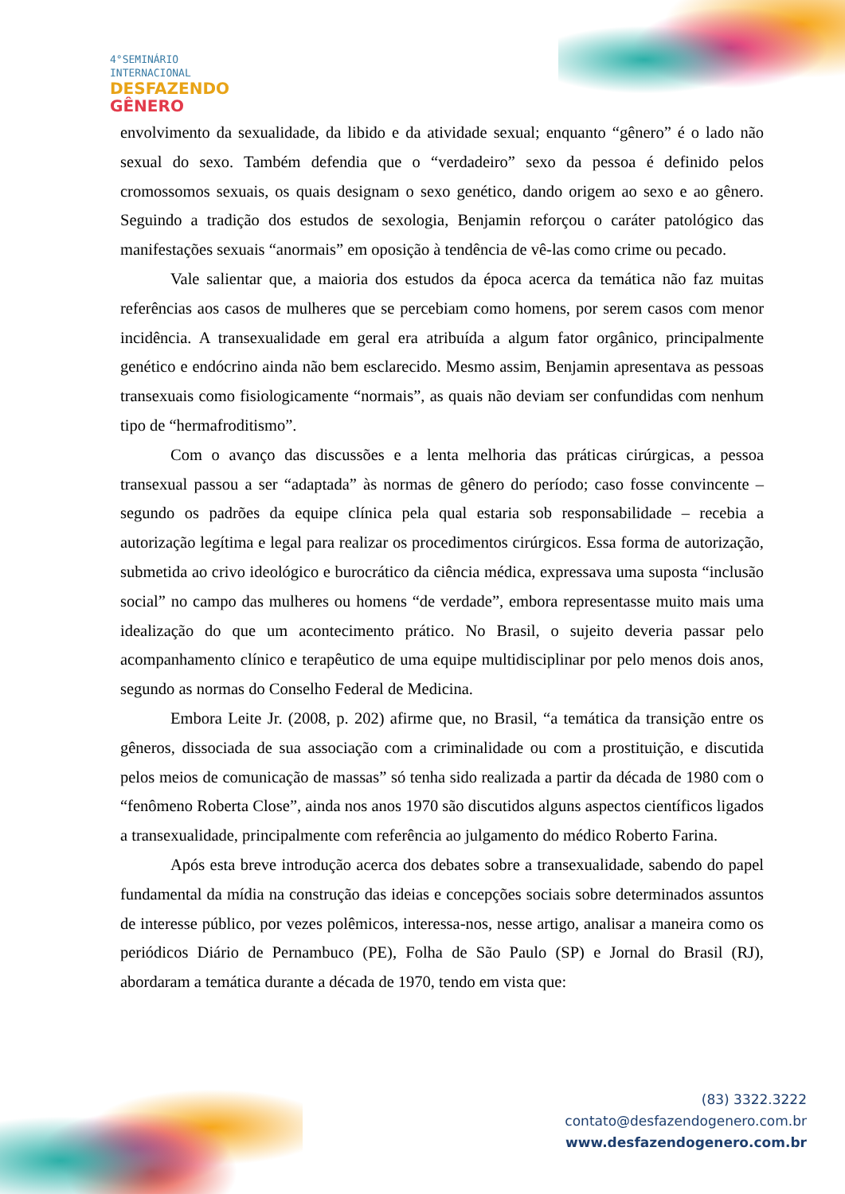4°SEMINÁRIO
INTERNACIONAL
DESFAZENDO
GÊNERO
envolvimento da sexualidade, da libido e da atividade sexual; enquanto “gênero” é o lado não sexual do sexo. Também defendia que o “verdadeiro” sexo da pessoa é definido pelos cromossomos sexuais, os quais designam o sexo genético, dando origem ao sexo e ao gênero. Seguindo a tradição dos estudos de sexologia, Benjamin reforçou o caráter patológico das manifestações sexuais “anormais” em oposição à tendência de vê-las como crime ou pecado.
Vale salientar que, a maioria dos estudos da época acerca da temática não faz muitas referências aos casos de mulheres que se percebiam como homens, por serem casos com menor incidência. A transexualidade em geral era atribuída a algum fator orgânico, principalmente genético e endócrino ainda não bem esclarecido. Mesmo assim, Benjamin apresentava as pessoas transexuais como fisiologicamente “normais”, as quais não deviam ser confundidas com nenhum tipo de “hermafroditismo”.
Com o avanço das discussões e a lenta melhoria das práticas cirúrgicas, a pessoa transexual passou a ser “adaptada” às normas de gênero do período; caso fosse convincente – segundo os padrões da equipe clínica pela qual estaria sob responsabilidade – recebia a autorização legítima e legal para realizar os procedimentos cirúrgicos. Essa forma de autorização, submetida ao crivo ideológico e burocrático da ciência médica, expressava uma suposta “inclusão social” no campo das mulheres ou homens “de verdade”, embora representasse muito mais uma idealização do que um acontecimento prático. No Brasil, o sujeito deveria passar pelo acompanhamento clínico e terapêutico de uma equipe multidisciplinar por pelo menos dois anos, segundo as normas do Conselho Federal de Medicina.
Embora Leite Jr. (2008, p. 202) afirme que, no Brasil, “a temática da transição entre os gêneros, dissociada de sua associação com a criminalidade ou com a prostituição, e discutida pelos meios de comunicação de massas” só tenha sido realizada a partir da década de 1980 com o “fenômeno Roberta Close”, ainda nos anos 1970 são discutidos alguns aspectos científicos ligados a transexualidade, principalmente com referência ao julgamento do médico Roberto Farina.
Após esta breve introdução acerca dos debates sobre a transexualidade, sabendo do papel fundamental da mídia na construção das ideias e concepções sociais sobre determinados assuntos de interesse público, por vezes polêmicos, interessa-nos, nesse artigo, analisar a maneira como os periódicos Diário de Pernambuco (PE), Folha de São Paulo (SP) e Jornal do Brasil (RJ), abordaram a temática durante a década de 1970, tendo em vista que:
(83) 3322.3222
contato@desfazendogenero.com.br
www.desfazendogenero.com.br